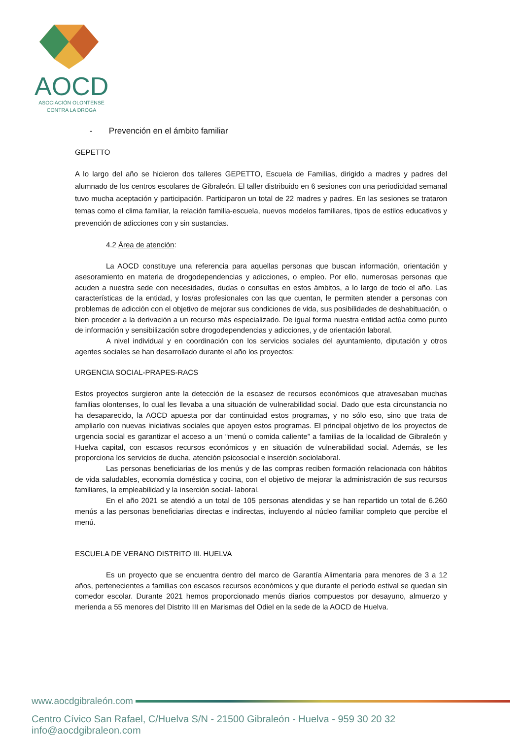AOCD
ASOCIACIÓN OLONTENSE
CONTRA LA DROGA
- Prevención en el ámbito familiar
GEPETTO
A lo largo del año se hicieron dos talleres GEPETTO, Escuela de Familias, dirigido a madres y padres del alumnado de los centros escolares de Gibraleón. El taller distribuido en 6 sesiones con una periodicidad semanal tuvo mucha aceptación y participación. Participaron un total de 22 madres y padres. En las sesiones se trataron temas como el clima familiar, la relación familia-escuela, nuevos modelos familiares, tipos de estilos educativos y prevención de adicciones con y sin sustancias.
4.2 Área de atención:
La AOCD constituye una referencia para aquellas personas que buscan información, orientación y asesoramiento en materia de drogodependencias y adicciones, o empleo. Por ello, numerosas personas que acuden a nuestra sede con necesidades, dudas o consultas en estos ámbitos, a lo largo de todo el año. Las características de la entidad, y los/as profesionales con las que cuentan, le permiten atender a personas con problemas de adicción con el objetivo de mejorar sus condiciones de vida, sus posibilidades de deshabituación, o bien proceder a la derivación a un recurso más especializado. De igual forma nuestra entidad actúa como punto de información y sensibilización sobre drogodependencias y adicciones, y de orientación laboral.
A nivel individual y en coordinación con los servicios sociales del ayuntamiento, diputación y otros agentes sociales se han desarrollado durante el año los proyectos:
URGENCIA SOCIAL-PRAPES-RACS
Estos proyectos surgieron ante la detección de la escasez de recursos económicos que atravesaban muchas familias olontenses, lo cual les llevaba a una situación de vulnerabilidad social. Dado que esta circunstancia no ha desaparecido, la AOCD apuesta por dar continuidad estos programas, y no sólo eso, sino que trata de ampliarlo con nuevas iniciativas sociales que apoyen estos programas. El principal objetivo de los proyectos de urgencia social es garantizar el acceso a un “menú o comida caliente” a familias de la localidad de Gibraleón y Huelva capital, con escasos recursos económicos y en situación de vulnerabilidad social. Además, se les proporciona los servicios de ducha, atención psicosocial e inserción sociolaboral.
Las personas beneficiarias de los menús y de las compras reciben formación relacionada con hábitos de vida saludables, economía doméstica y cocina, con el objetivo de mejorar la administración de sus recursos familiares, la empleabilidad y la inserción social- laboral.
En el año 2021 se atendió a un total de 105 personas atendidas y se han repartido un total de 6.260 menús a las personas beneficiarias directas e indirectas, incluyendo al núcleo familiar completo que percibe el menú.
ESCUELA DE VERANO DISTRITO III. HUELVA
Es un proyecto que se encuentra dentro del marco de Garantía Alimentaria para menores de 3 a 12 años, pertenecientes a familias con escasos recursos económicos y que durante el periodo estival se quedan sin comedor escolar. Durante 2021 hemos proporcionado menús diarios compuestos por desayuno, almuerzo y merienda a 55 menores del Distrito III en Marismas del Odiel en la sede de la AOCD de Huelva.
www.aocdgibraleón.com
Centro Cívico San Rafael, C/Huelva S/N - 21500 Gibraleón - Huelva - 959 30 20 32 info@aocdgibraleon.com